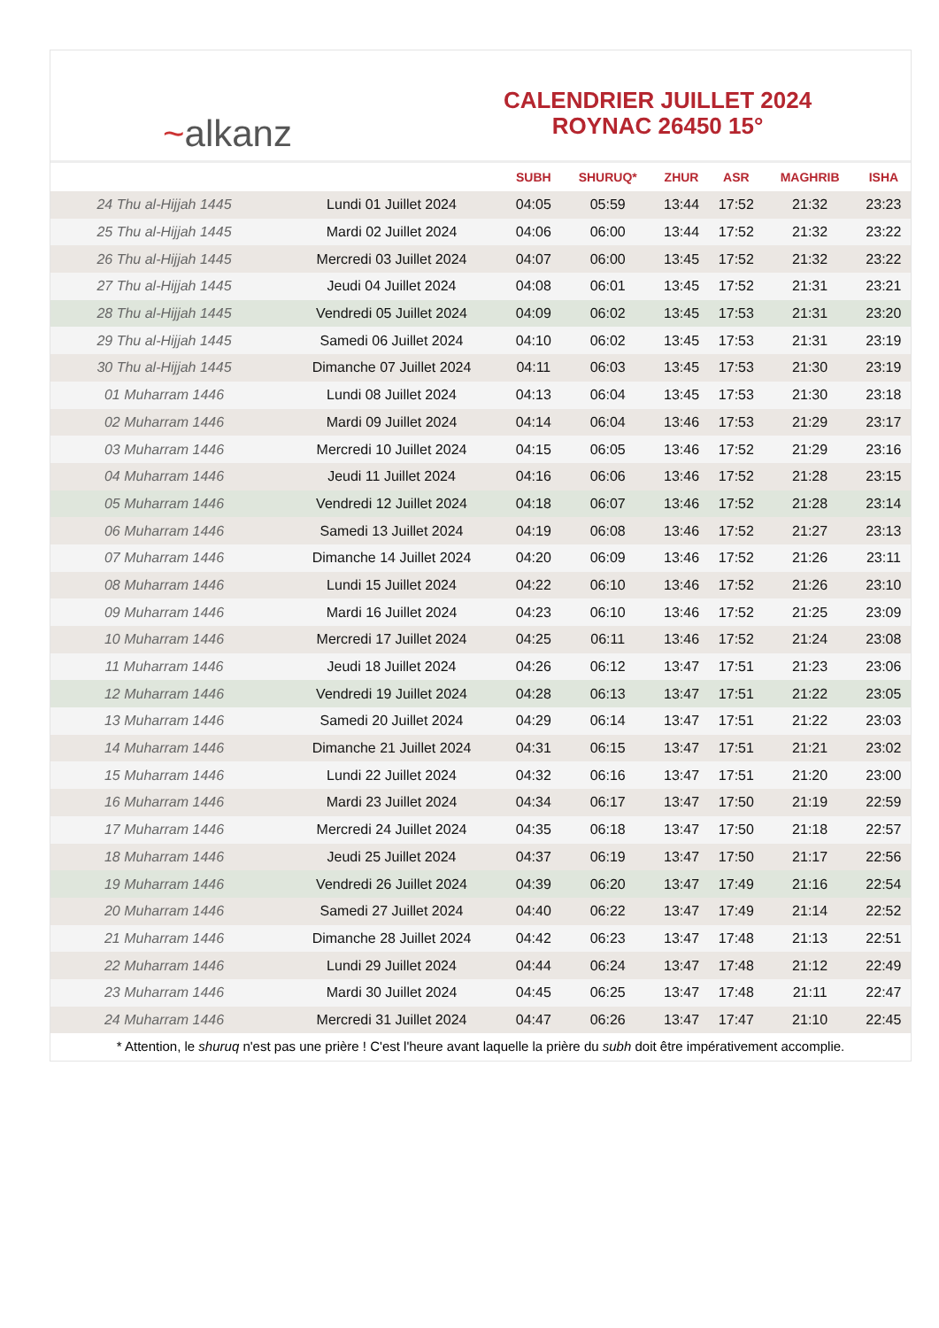~alkanz
CALENDRIER JUILLET 2024
ROYNAC 26450 15°
| | | SUBH | SHURUQ* | ZHUR | ASR | MAGHRIB | ISHA |
| --- | --- | --- | --- | --- | --- | --- | --- |
| 24 Thu al-Hijjah 1445 | Lundi 01 Juillet 2024 | 04:05 | 05:59 | 13:44 | 17:52 | 21:32 | 23:23 |
| 25 Thu al-Hijjah 1445 | Mardi 02 Juillet 2024 | 04:06 | 06:00 | 13:44 | 17:52 | 21:32 | 23:22 |
| 26 Thu al-Hijjah 1445 | Mercredi 03 Juillet 2024 | 04:07 | 06:00 | 13:45 | 17:52 | 21:32 | 23:22 |
| 27 Thu al-Hijjah 1445 | Jeudi 04 Juillet 2024 | 04:08 | 06:01 | 13:45 | 17:52 | 21:31 | 23:21 |
| 28 Thu al-Hijjah 1445 | Vendredi 05 Juillet 2024 | 04:09 | 06:02 | 13:45 | 17:53 | 21:31 | 23:20 |
| 29 Thu al-Hijjah 1445 | Samedi 06 Juillet 2024 | 04:10 | 06:02 | 13:45 | 17:53 | 21:31 | 23:19 |
| 30 Thu al-Hijjah 1445 | Dimanche 07 Juillet 2024 | 04:11 | 06:03 | 13:45 | 17:53 | 21:30 | 23:19 |
| 01 Muharram 1446 | Lundi 08 Juillet 2024 | 04:13 | 06:04 | 13:45 | 17:53 | 21:30 | 23:18 |
| 02 Muharram 1446 | Mardi 09 Juillet 2024 | 04:14 | 06:04 | 13:46 | 17:53 | 21:29 | 23:17 |
| 03 Muharram 1446 | Mercredi 10 Juillet 2024 | 04:15 | 06:05 | 13:46 | 17:52 | 21:29 | 23:16 |
| 04 Muharram 1446 | Jeudi 11 Juillet 2024 | 04:16 | 06:06 | 13:46 | 17:52 | 21:28 | 23:15 |
| 05 Muharram 1446 | Vendredi 12 Juillet 2024 | 04:18 | 06:07 | 13:46 | 17:52 | 21:28 | 23:14 |
| 06 Muharram 1446 | Samedi 13 Juillet 2024 | 04:19 | 06:08 | 13:46 | 17:52 | 21:27 | 23:13 |
| 07 Muharram 1446 | Dimanche 14 Juillet 2024 | 04:20 | 06:09 | 13:46 | 17:52 | 21:26 | 23:11 |
| 08 Muharram 1446 | Lundi 15 Juillet 2024 | 04:22 | 06:10 | 13:46 | 17:52 | 21:26 | 23:10 |
| 09 Muharram 1446 | Mardi 16 Juillet 2024 | 04:23 | 06:10 | 13:46 | 17:52 | 21:25 | 23:09 |
| 10 Muharram 1446 | Mercredi 17 Juillet 2024 | 04:25 | 06:11 | 13:46 | 17:52 | 21:24 | 23:08 |
| 11 Muharram 1446 | Jeudi 18 Juillet 2024 | 04:26 | 06:12 | 13:47 | 17:51 | 21:23 | 23:06 |
| 12 Muharram 1446 | Vendredi 19 Juillet 2024 | 04:28 | 06:13 | 13:47 | 17:51 | 21:22 | 23:05 |
| 13 Muharram 1446 | Samedi 20 Juillet 2024 | 04:29 | 06:14 | 13:47 | 17:51 | 21:22 | 23:03 |
| 14 Muharram 1446 | Dimanche 21 Juillet 2024 | 04:31 | 06:15 | 13:47 | 17:51 | 21:21 | 23:02 |
| 15 Muharram 1446 | Lundi 22 Juillet 2024 | 04:32 | 06:16 | 13:47 | 17:51 | 21:20 | 23:00 |
| 16 Muharram 1446 | Mardi 23 Juillet 2024 | 04:34 | 06:17 | 13:47 | 17:50 | 21:19 | 22:59 |
| 17 Muharram 1446 | Mercredi 24 Juillet 2024 | 04:35 | 06:18 | 13:47 | 17:50 | 21:18 | 22:57 |
| 18 Muharram 1446 | Jeudi 25 Juillet 2024 | 04:37 | 06:19 | 13:47 | 17:50 | 21:17 | 22:56 |
| 19 Muharram 1446 | Vendredi 26 Juillet 2024 | 04:39 | 06:20 | 13:47 | 17:49 | 21:16 | 22:54 |
| 20 Muharram 1446 | Samedi 27 Juillet 2024 | 04:40 | 06:22 | 13:47 | 17:49 | 21:14 | 22:52 |
| 21 Muharram 1446 | Dimanche 28 Juillet 2024 | 04:42 | 06:23 | 13:47 | 17:48 | 21:13 | 22:51 |
| 22 Muharram 1446 | Lundi 29 Juillet 2024 | 04:44 | 06:24 | 13:47 | 17:48 | 21:12 | 22:49 |
| 23 Muharram 1446 | Mardi 30 Juillet 2024 | 04:45 | 06:25 | 13:47 | 17:48 | 21:11 | 22:47 |
| 24 Muharram 1446 | Mercredi 31 Juillet 2024 | 04:47 | 06:26 | 13:47 | 17:47 | 21:10 | 22:45 |
* Attention, le shuruq n'est pas une prière ! C'est l'heure avant laquelle la prière du subh doit être impérativement accomplie.